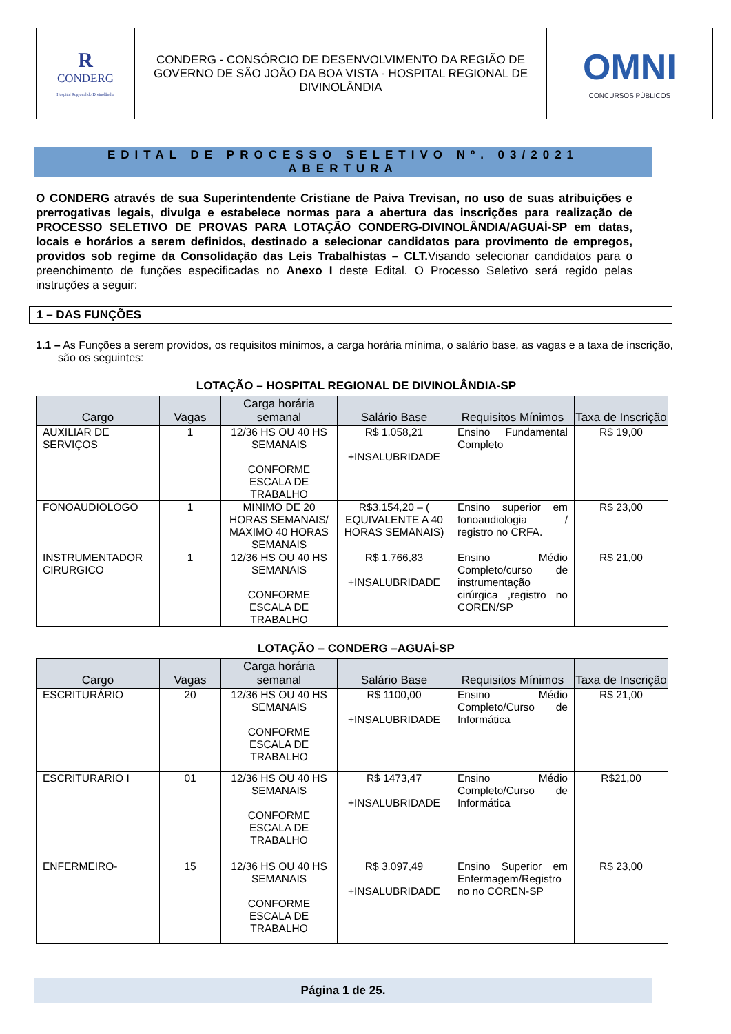| R CONDERG Hospital Regional de Divinolândia | CONDERG - CONSÓRCIO DE DESENVOLVIMENTO DA REGIÃO DE GOVERNO DE SÃO JOÃO DA BOA VISTA - HOSPITAL REGIONAL DE DIVINOLÂNDIA | OMNI CONCURSOS PÚBLICOS |
EDITAL DE PROCESSO SELETIVO Nº. 03/2021
ABERTURA
O CONDERG através de sua Superintendente Cristiane de Paiva Trevisan, no uso de suas atribuições e prerrogativas legais, divulga e estabelece normas para a abertura das inscrições para realização de PROCESSO SELETIVO DE PROVAS PARA LOTAÇÃO CONDERG-DIVINOLÂNDIA/AGUAÍ-SP em datas, locais e horários a serem definidos, destinado a selecionar candidatos para provimento de empregos, providos sob regime da Consolidação das Leis Trabalhistas – CLT. Visando selecionar candidatos para o preenchimento de funções especificadas no Anexo I deste Edital. O Processo Seletivo será regido pelas instruções a seguir:
1 – DAS FUNÇÕES
1.1 – As Funções a serem providos, os requisitos mínimos, a carga horária mínima, o salário base, as vagas e a taxa de inscrição, são os seguintes:
LOTAÇÃO – HOSPITAL REGIONAL DE DIVINOLÂNDIA-SP
| Cargo | Vagas | Carga horária semanal | Salário Base | Requisitos Mínimos | Taxa de Inscrição |
| --- | --- | --- | --- | --- | --- |
| AUXILIAR DE SERVIÇOS | 1 | 12/36 HS OU 40 HS SEMANAIS CONFORME ESCALA DE TRABALHO | R$ 1.058,21 +INSALUBRIDADE | Ensino Fundamental Completo | R$ 19,00 |
| FONOAUDIOLOGO | 1 | MINIMO DE 20 HORAS SEMANAIS/ MAXIMO 40 HORAS SEMANAIS | R$3.154,20 – ( EQUIVALENTE A 40 HORAS SEMANAIS) | Ensino superior em fonoaudiologia / registro no CRFA. | R$ 23,00 |
| INSTRUMENTADOR CIRURGICO | 1 | 12/36 HS OU 40 HS SEMANAIS CONFORME ESCALA DE TRABALHO | R$ 1.766,83 +INSALUBRIDADE | Ensino Médio Completo/curso de instrumentação cirúrgica ,registro no COREN/SP | R$ 21,00 |
LOTAÇÃO – CONDERG –AGUAÍ-SP
| Cargo | Vagas | Carga horária semanal | Salário Base | Requisitos Mínimos | Taxa de Inscrição |
| --- | --- | --- | --- | --- | --- |
| ESCRITURÁRIO | 20 | 12/36 HS OU 40 HS SEMANAIS CONFORME ESCALA DE TRABALHO | R$ 1100,00 +INSALUBRIDADE | Ensino Médio Completo/Curso de Informática | R$ 21,00 |
| ESCRITURARIO I | 01 | 12/36 HS OU 40 HS SEMANAIS CONFORME ESCALA DE TRABALHO | R$ 1473,47 +INSALUBRIDADE | Ensino Médio Completo/Curso de Informática | R$21,00 |
| ENFERMEIRO- | 15 | 12/36 HS OU 40 HS SEMANAIS CONFORME ESCALA DE TRABALHO | R$ 3.097,49 +INSALUBRIDADE | Ensino Superior em Enfermagem/Registro no no COREN-SP | R$ 23,00 |
Página 1 de 25.